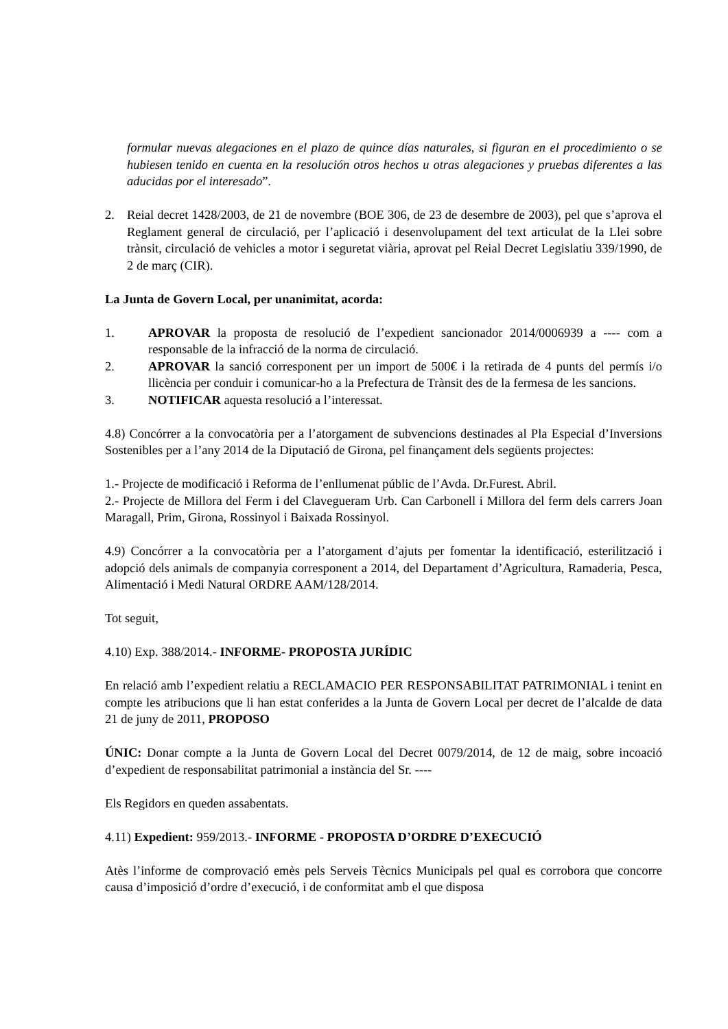formular nuevas alegaciones en el plazo de quince días naturales, si figuran en el procedimiento o se hubiesen tenido en cuenta en la resolución otros hechos u otras alegaciones y pruebas diferentes a las aducidas por el interesado”.
2. Reial decret 1428/2003, de 21 de novembre (BOE 306, de 23 de desembre de 2003), pel que s’aprova el Reglament general de circulació, per l’aplicació i desenvolupament del text articulat de la Llei sobre trànsit, circulació de vehicles a motor i seguretat viària, aprovat pel Reial Decret Legislatiu 339/1990, de 2 de març (CIR).
La Junta de Govern Local, per unanimitat, acorda:
1. APROVAR la proposta de resolució de l’expedient sancionador 2014/0006939 a ---- com a responsable de la infracció de la norma de circulació.
2. APROVAR la sanció corresponent per un import de 500€ i la retirada de 4 punts del permís i/o llicència per conduir i comunicar-ho a la Prefectura de Trànsit des de la fermesa de les sancions.
3. NOTIFICAR aquesta resolució a l’interessat.
4.8) Concórrer a la convocatòria per a l’atorgament de subvencions destinades al Pla Especial d’Inversions Sostenibles per a l’any 2014 de la Diputació de Girona, pel finançament dels següents projectes:
1.- Projecte de modificació i Reforma de l’enllumenat públic de l’Avda. Dr.Furest. Abril.
2.- Projecte de Millora del Ferm i del Clavegueram Urb. Can Carbonell i Millora del ferm dels carrers Joan Maragall, Prim, Girona, Rossinyol i Baixada Rossinyol.
4.9) Concórrer a la convocatòria per a l’atorgament d’ajuts per fomentar la identificació, esterilització i adopció dels animals de companyia corresponent a 2014, del Departament d’Agricultura, Ramaderia, Pesca, Alimentació i Medi Natural ORDRE AAM/128/2014.
Tot seguit,
4.10) Exp. 388/2014.- INFORME- PROPOSTA JURÍDIC
En relació amb l’expedient relatiu a RECLAMACIO PER RESPONSABILITAT PATRIMONIAL i tenint en compte les atribucions que li han estat conferides a la Junta de Govern Local per decret de l’alcalde de data 21 de juny de 2011, PROPOSO
ÚNIC: Donar compte a la Junta de Govern Local del Decret 0079/2014, de 12 de maig, sobre incoació d’expedient de responsabilitat patrimonial a instància del Sr. ----
Els Regidors en queden assabentats.
4.11) Expedient: 959/2013.- INFORME - PROPOSTA D’ORDRE D’EXECUCIÓ
Atès l’informe de comprovació emès pels Serveis Tècnics Municipals pel qual es corrobora que concorre causa d’imposició d’ordre d’execució, i de conformitat amb el que disposa